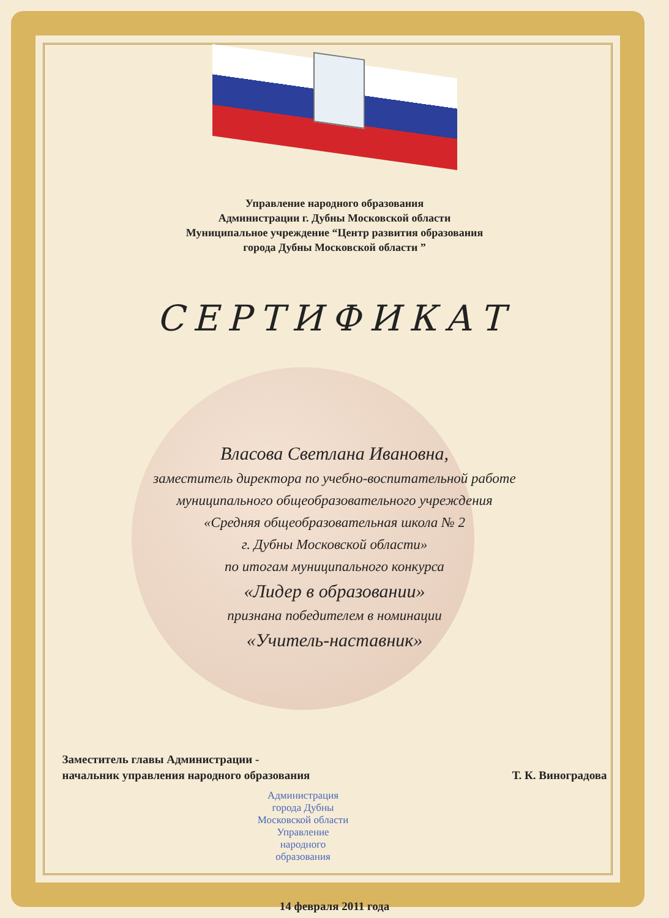Управление народного образования
Администрации г. Дубны Московской области
Муниципальное учреждение “Центр развития образования
города Дубны Московской области ”
СЕРТИФИКАТ
Власова Светлана Ивановна,
заместитель директора по учебно-воспитательной работе
муниципального общеобразовательного учреждения
«Средняя общеобразовательная школа № 2
г. Дубны Московской области»
по итогам муниципального конкурса
«Лидер в образовании»
признана победителем в номинации
«Учитель-наставник»
Заместитель главы Администрации -
начальник управления народного образования
Т. К. Виноградова
Администрация города Дубны Московской области
Управление народного образования
14 февраля 2011 года